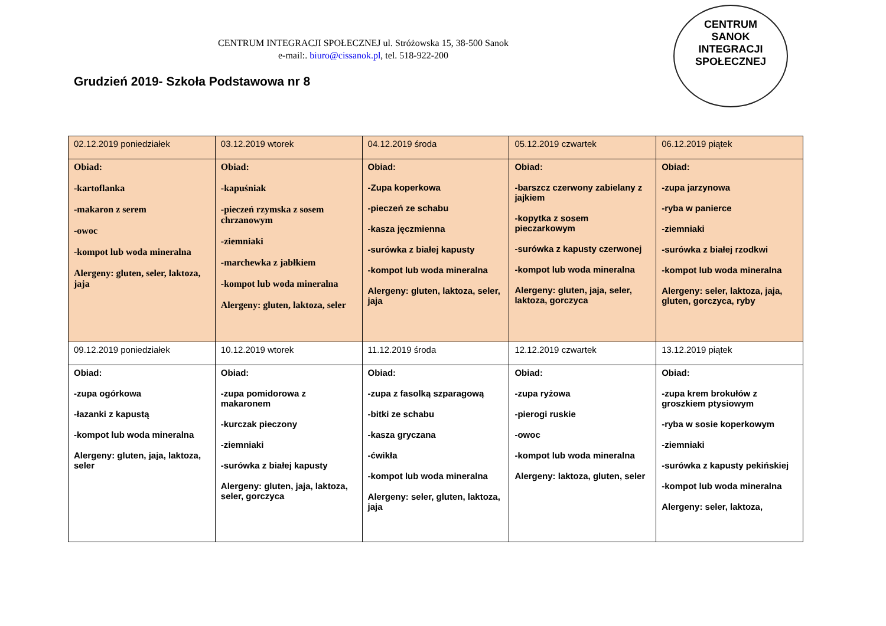CENTRUM INTEGRACJI SPOŁECZNEJ ul. Stróżowska 15, 38-500 Sanok
e-mail:. biuro@cissanok.pl, tel. 518-922-200
Grudzień 2019- Szkoła Podstawowa nr 8
CENTRUM
SANOK
INTEGRACJI SPOŁECZNEJ
| 02.12.2019 poniedziałek | 03.12.2019 wtorek | 04.12.2019 środa | 05.12.2019 czwartek | 06.12.2019 piątek |
| Obiad: -kartoflanka -makaron z serem -owoc -kompot lub woda mineralna Alergeny: gluten, seler, laktoza, jaja | Obiad: -kapuśniak -pieczeń rzymska z sosem chrzanowym -ziemniaki -marchewka z jabłkiem -kompot lub woda mineralna Alergeny: gluten, laktoza, seler | Obiad: -Zupa koperkowa -pieczeń ze schabu -kasza jęczmienna -surówka z białej kapusty -kompot lub woda mineralna Alergeny: gluten, laktoza, seler, jaja | Obiad: -barszcz czerwony zabielany z jajkiem -kopytka z sosem pieczarkowym -surówka z kapusty czerwonej -kompot lub woda mineralna Alergeny: gluten, jaja, seler, laktoza, gorczyca | Obiad: -zupa jarzynowa -ryba w panierce -ziemniaki -surówka z białej rzodkwi -kompot lub woda mineralna Alergeny: seler, laktoza, jaja, gluten, gorczyca, ryby |
| 09.12.2019 poniedziałek | 10.12.2019 wtorek | 11.12.2019 środa | 12.12.2019 czwartek | 13.12.2019 piątek |
| Obiad: -zupa ogórkowa -łazanki z kapustą -kompot lub woda mineralna Alergeny: gluten, jaja, laktoza, seler | Obiad: -zupa pomidorowa z makaronem -kurczak pieczony -ziemniaki -surówka z białej kapusty Alergeny: gluten, jaja, laktoza, seler, gorczyca | Obiad: -zupa z fasolką szparagową -bitki ze schabu -kasza gryczana -ćwikła -kompot lub woda mineralna Alergeny: seler, gluten, laktoza, jaja | Obiad: -zupa ryżowa -pierogi ruskie -owoc -kompot lub woda mineralna Alergeny: laktoza, gluten, seler | Obiad: -zupa krem brokułów z groszkiem ptysiowym -ryba w sosie koperkowym -ziemniaki -surówka z kapusty pekińskiej -kompot lub woda mineralna Alergeny: seler, laktoza, |